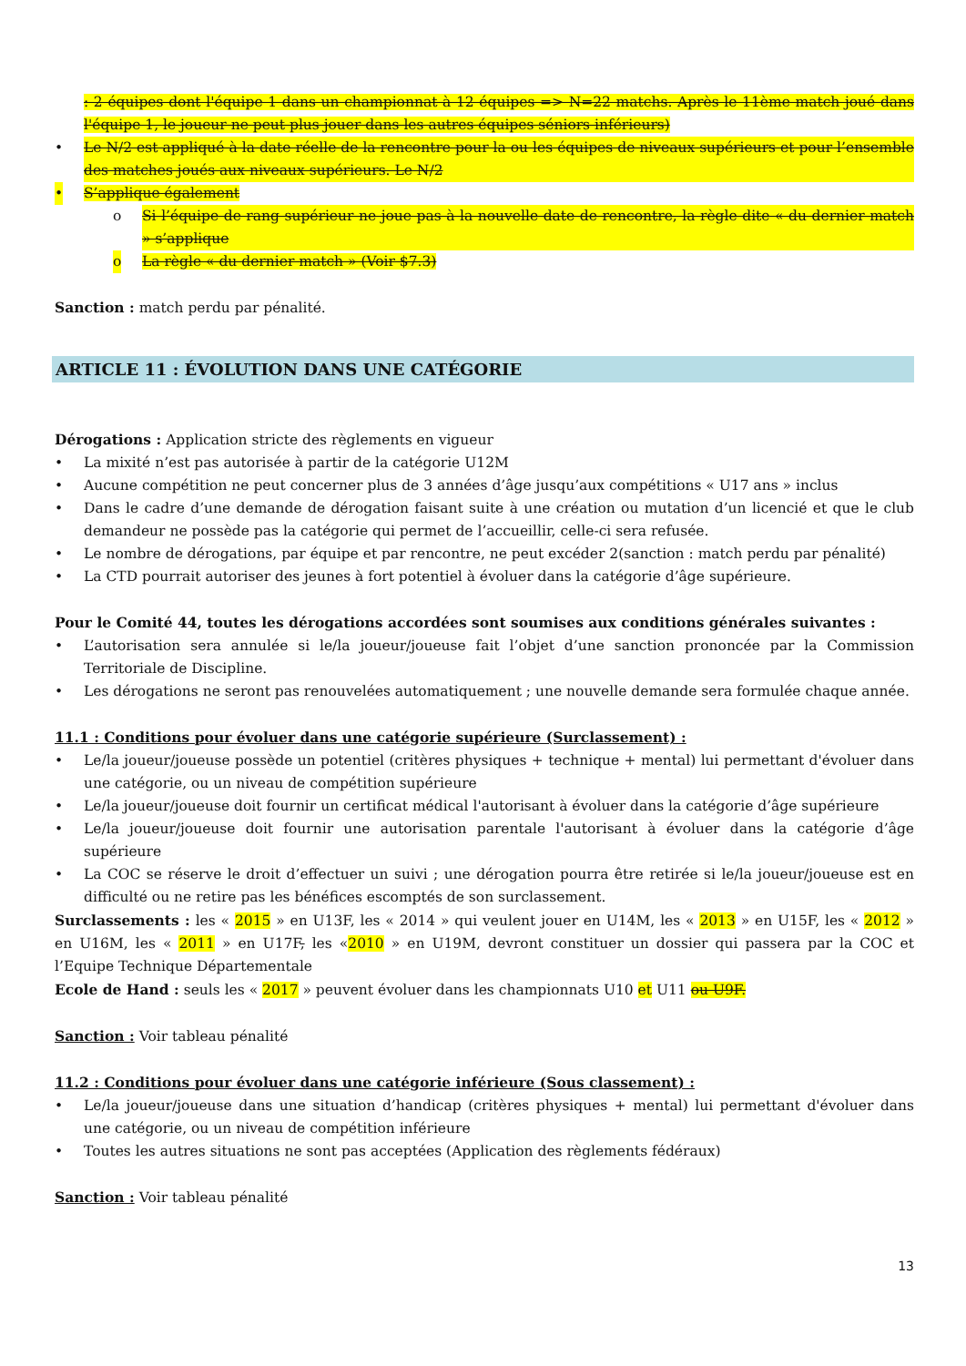: 2 équipes dont l'équipe 1 dans un championnat à 12 équipes => N=22 matchs. Après le 11ème match joué dans l'équipe 1, le joueur ne peut plus jouer dans les autres équipes séniors inférieurs)
• Le N/2 est appliqué à la date réelle de la rencontre pour la ou les équipes de niveaux supérieurs et pour l’ensemble des matches joués aux niveaux supérieurs. Le N/2
• S’applique également
o Si l’équipe de rang supérieur ne joue pas à la nouvelle date de rencontre, la règle dite « du dernier match » s’applique
o La règle « du dernier match » (Voir $7.3)
Sanction : match perdu par pénalité.
ARTICLE 11 : ÉVOLUTION DANS UNE CATÉGORIE
Dérogations : Application stricte des règlements en vigueur
• La mixité n’est pas autorisée à partir de la catégorie U12M
• Aucune compétition ne peut concerner plus de 3 années d’âge jusqu’aux compétitions « U17 ans » inclus
• Dans le cadre d’une demande de dérogation faisant suite à une création ou mutation d’un licencié et que le club demandeur ne possède pas la catégorie qui permet de l’accueillir, celle-ci sera refusée.
• Le nombre de dérogations, par équipe et par rencontre, ne peut excéder 2(sanction : match perdu par pénalité)
• La CTD pourrait autoriser des jeunes à fort potentiel à évoluer dans la catégorie d’âge supérieure.
Pour le Comité 44, toutes les dérogations accordées sont soumises aux conditions générales suivantes :
• L’autorisation sera annulée si le/la joueur/joueuse fait l’objet d’une sanction prononcée par la Commission Territoriale de Discipline.
• Les dérogations ne seront pas renouvelées automatiquement ; une nouvelle demande sera formulée chaque année.
11.1 : Conditions pour évoluer dans une catégorie supérieure (Surclassement) :
• Le/la joueur/joueuse possède un potentiel (critères physiques + technique + mental) lui permettant d'évoluer dans une catégorie, ou un niveau de compétition supérieure
• Le/la joueur/joueuse doit fournir un certificat médical l'autorisant à évoluer dans la catégorie d’âge supérieure
• Le/la joueur/joueuse doit fournir une autorisation parentale l'autorisant à évoluer dans la catégorie d’âge supérieure
• La COC se réserve le droit d’effectuer un suivi ; une dérogation pourra être retirée si le/la joueur/joueuse est en difficulté ou ne retire pas les bénéfices escomptés de son surclassement.
Surclassements : les « 2015 » en U13F, les « 2014 » qui veulent jouer en U14M, les « 2013 » en U15F, les « 2012 » en U16M, les « 2011 » en U17F, les «2010 » en U19M, devront constituer un dossier qui passera par la COC et l’Equipe Technique Départementale
Ecole de Hand : seuls les « 2017 » peuvent évoluer dans les championnats U10 et U11 ou U9F.
Sanction : Voir tableau pénalité
11.2 : Conditions pour évoluer dans une catégorie inférieure (Sous classement) :
• Le/la joueur/joueuse dans une situation d’handicap (critères physiques + mental) lui permettant d'évoluer dans une catégorie, ou un niveau de compétition inférieure
• Toutes les autres situations ne sont pas acceptées (Application des règlements fédéraux)
Sanction : Voir tableau pénalité
13